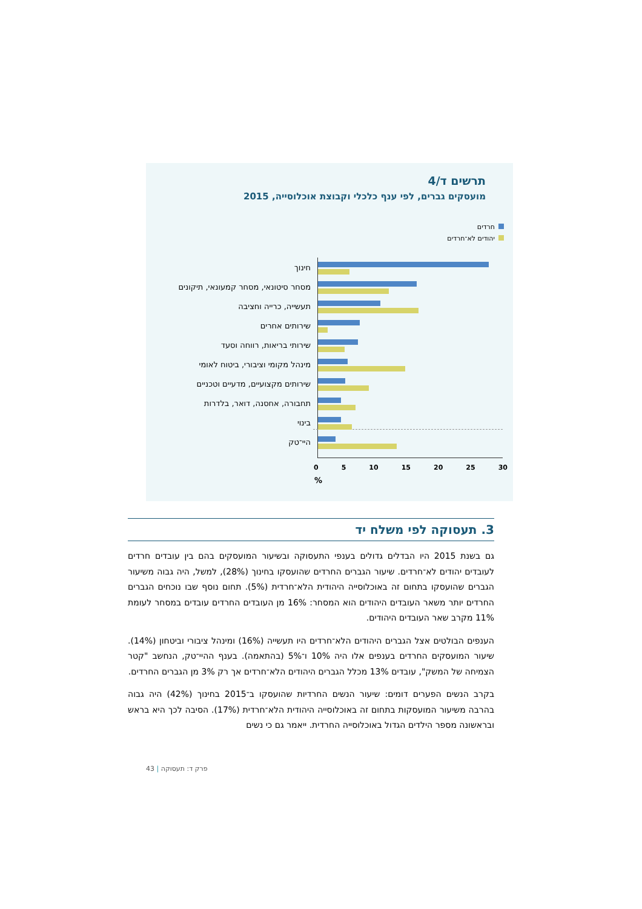תרשים ד/4
מועסקים גברים, לפי ענף כלכלי וקבוצת אוכלוסייה, 2015
חרדים
יהודים לא־חרדים
חינוך
מסחר סיטונאי, מסחר קמעונאי, תיקונים
תעשייה, כרייה וחציבה
שירותים אחרים
שירותי בריאות, רווחה וסעד
מינהל מקומי וציבורי, ביטוח לאומי
שירותים מקצועיים, מדעיים וטכניים
תחבורה, אחסנה, דואר, בלדרות
בינוי
היי־טק
0 5 10 15 20 25 30
%
3. תעסוקה לפי משלח יד
גם בשנת 2015 היו הבדלים גדולים בענפי התעסוקה ובשיעור המועסקים בהם בין עובדים חרדים לעובדים יהודים לא־חרדים. שיעור הגברים החרדים שהועסקו בחינוך (28%), למשל, היה גבוה משיעור הגברים שהועסקו בתחום זה באוכלוסייה היהודית הלא־חרדית (5%). תחום נוסף שבו נוכחים הגברים החרדים יותר משאר העובדים היהודים הוא המסחר: 16% מן העובדים החרדים עובדים במסחר לעומת 11% מקרב שאר העובדים היהודים.
הענפים הבולטים אצל הגברים היהודים הלא־חרדים היו תעשייה (16%) ומינהל ציבורי וביטחון (14%). שיעור המועסקים החרדים בענפים אלו היה 10% ו־5% (בהתאמה). בענף ההיי־טק, הנחשב "קטר הצמיחה של המשק", עובדים 13% מכלל הגברים היהודים הלא־חרדים אך רק 3% מן הגברים החרדים.
בקרב הנשים הפערים דומים: שיעור הנשים החרדיות שהועסקו ב־2015 בחינוך (42%) היה גבוה בהרבה משיעור המועסקות בתחום זה באוכלוסייה היהודית הלא־חרדית (17%). הסיבה לכך היא בראש ובראשונה מספר הילדים הגדול באוכלוסייה החרדית. ייאמר גם כי נשים
43 | פרק ד: תעסוקה